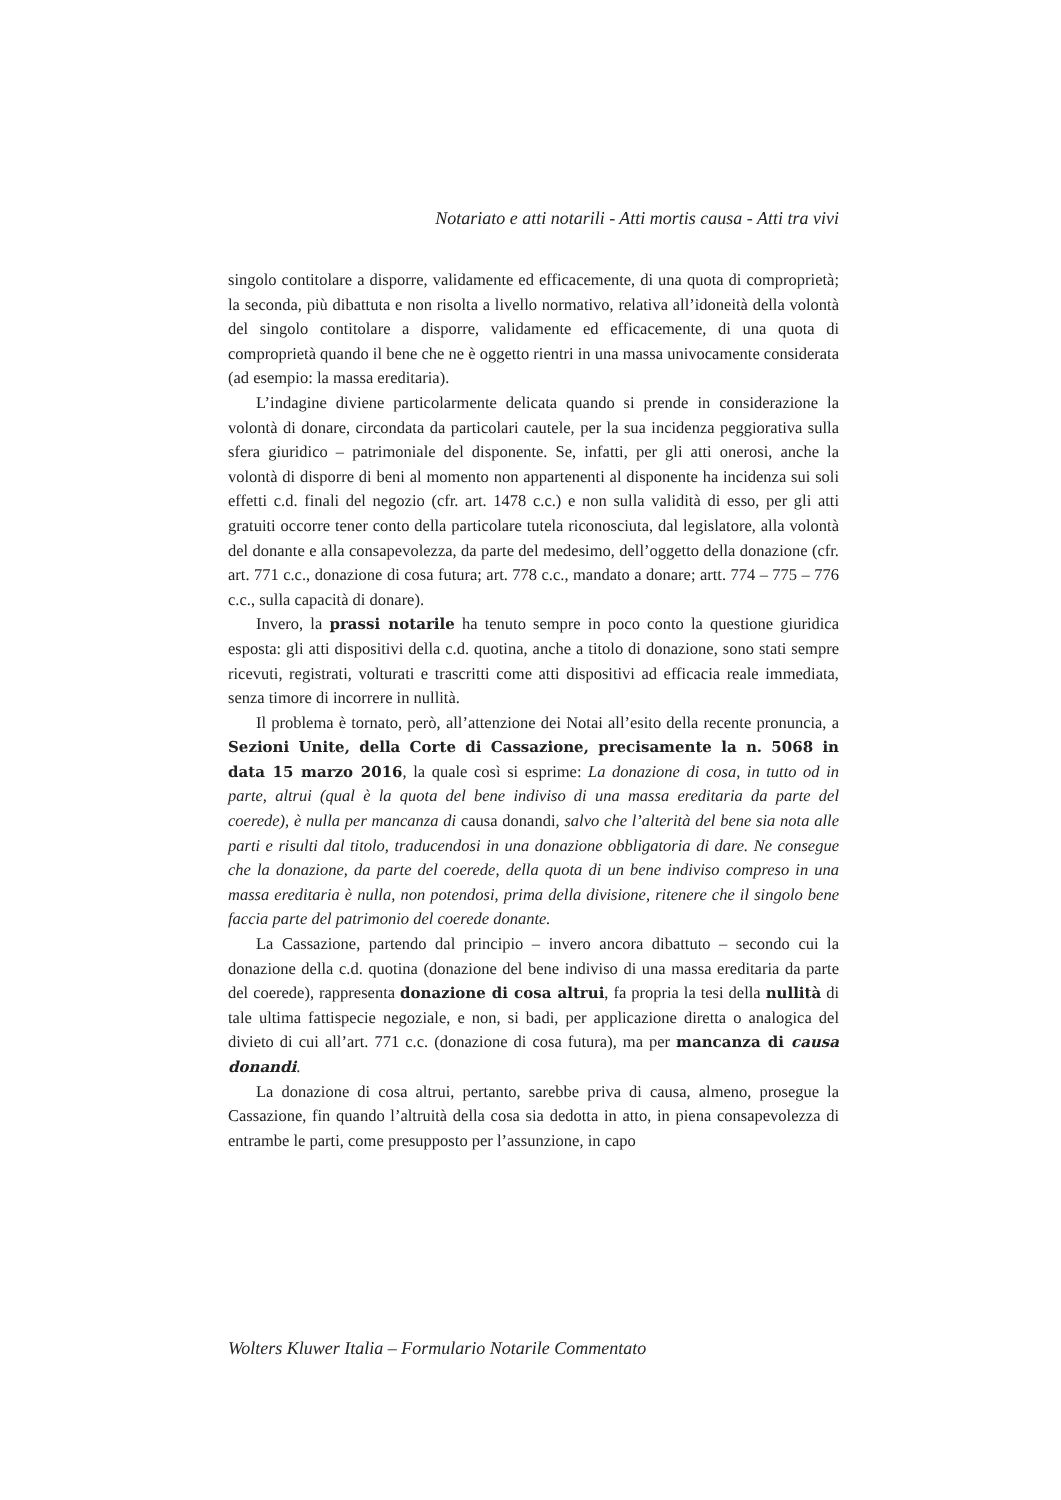Notariato e atti notarili - Atti mortis causa - Atti tra vivi
singolo contitolare a disporre, validamente ed efficacemente, di una quota di comproprietà; la seconda, più dibattuta e non risolta a livello normativo, relativa all’idoneità della volontà del singolo contitolare a disporre, validamente ed efficacemente, di una quota di comproprietà quando il bene che ne è oggetto rientri in una massa univocamente considerata (ad esempio: la massa ereditaria).
L’indagine diviene particolarmente delicata quando si prende in considerazione la volontà di donare, circondata da particolari cautele, per la sua incidenza peggiorativa sulla sfera giuridico – patrimoniale del disponente. Se, infatti, per gli atti onerosi, anche la volontà di disporre di beni al momento non appartenenti al disponente ha incidenza sui soli effetti c.d. finali del negozio (cfr. art. 1478 c.c.) e non sulla validità di esso, per gli atti gratuiti occorre tener conto della particolare tutela riconosciuta, dal legislatore, alla volontà del donante e alla consapevolezza, da parte del medesimo, dell’oggetto della donazione (cfr. art. 771 c.c., donazione di cosa futura; art. 778 c.c., mandato a donare; artt. 774 – 775 – 776 c.c., sulla capacità di donare).
Invero, la prassi notarile ha tenuto sempre in poco conto la questione giuridica esposta: gli atti dispositivi della c.d. quotina, anche a titolo di donazione, sono stati sempre ricevuti, registrati, volturati e trascritti come atti dispositivi ad efficacia reale immediata, senza timore di incorrere in nullità.
Il problema è tornato, però, all’attenzione dei Notai all’esito della recente pronuncia, a Sezioni Unite, della Corte di Cassazione, precisamente la n. 5068 in data 15 marzo 2016, la quale così si esprime: La donazione di cosa, in tutto od in parte, altrui (qual è la quota del bene indiviso di una massa ereditaria da parte del coerede), è nulla per mancanza di causa donandi, salvo che l’alterità del bene sia nota alle parti e risulti dal titolo, traducendosi in una donazione obbligatoria di dare. Ne consegue che la donazione, da parte del coerede, della quota di un bene indiviso compreso in una massa ereditaria è nulla, non potendosi, prima della divisione, ritenere che il singolo bene faccia parte del patrimonio del coerede donante.
La Cassazione, partendo dal principio – invero ancora dibattuto – secondo cui la donazione della c.d. quotina (donazione del bene indiviso di una massa ereditaria da parte del coerede), rappresenta donazione di cosa altrui, fa propria la tesi della nullità di tale ultima fattispecie negoziale, e non, si badi, per applicazione diretta o analogica del divieto di cui all’art. 771 c.c. (donazione di cosa futura), ma per mancanza di causa donandi.
La donazione di cosa altrui, pertanto, sarebbe priva di causa, almeno, prosegue la Cassazione, fin quando l’altruità della cosa sia dedotta in atto, in piena consapevolezza di entrambe le parti, come presupposto per l’assunzione, in capo
Wolters Kluwer Italia – Formulario Notarile Commentato